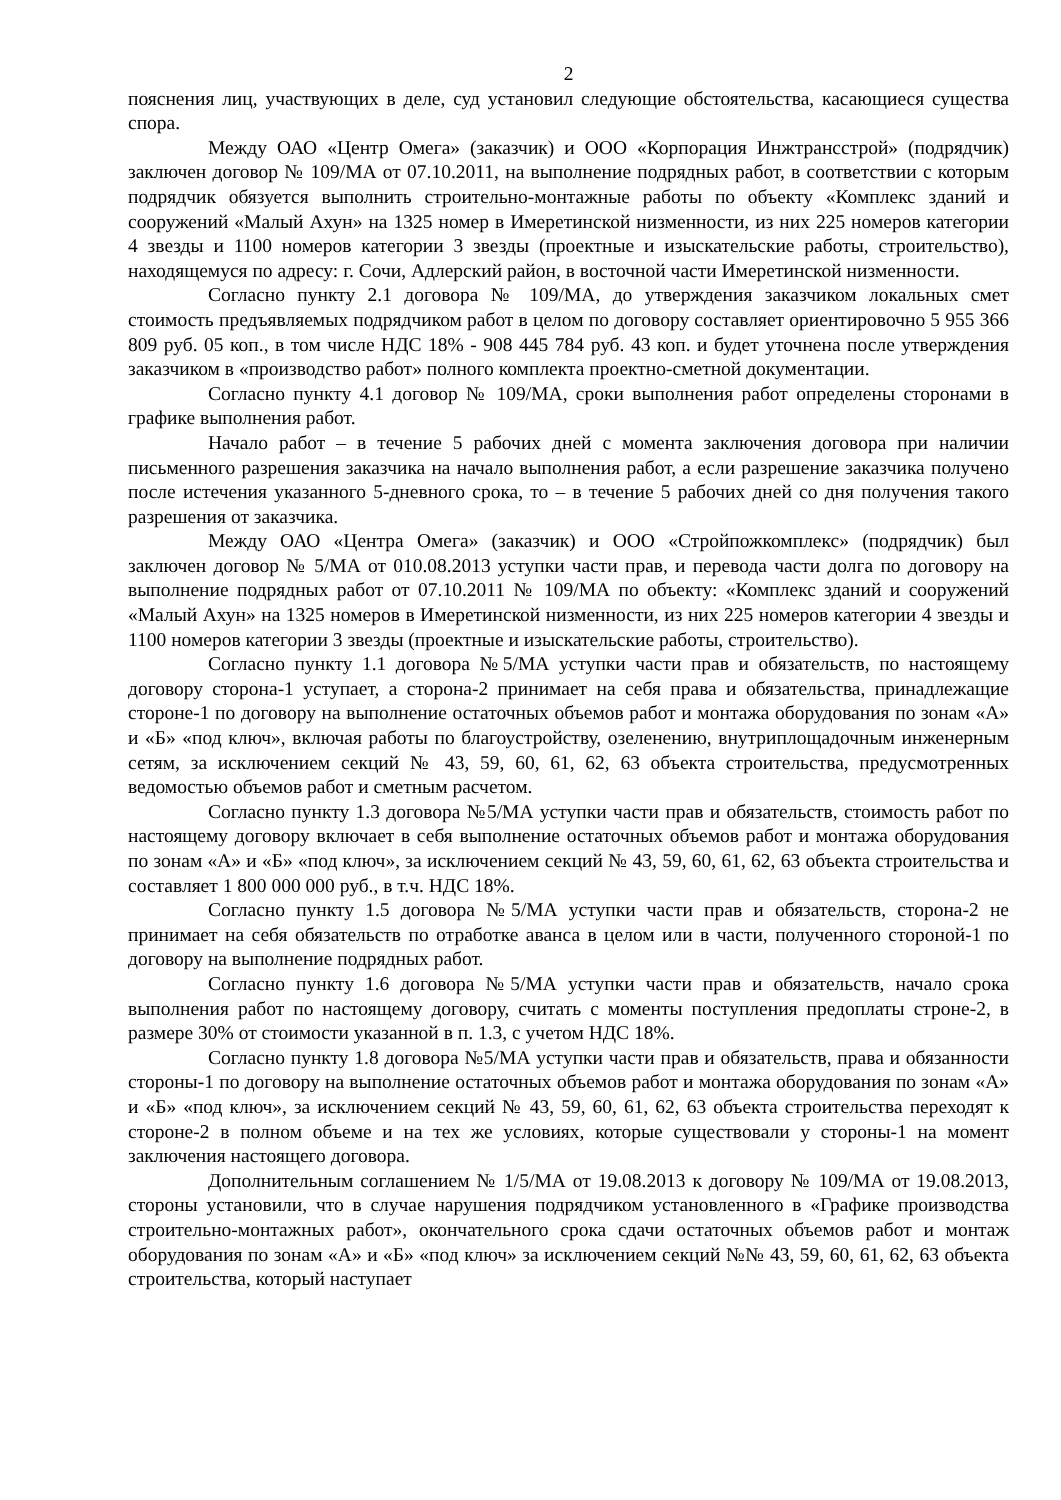2
пояснения лиц, участвующих в деле, суд установил следующие обстоятельства, касающиеся существа спора.
Между ОАО «Центр Омега» (заказчик) и ООО «Корпорация Инжтрансстрой» (подрядчик) заключен договор № 109/МА от 07.10.2011, на выполнение подрядных работ, в соответствии с которым подрядчик обязуется выполнить строительно-монтажные работы по объекту «Комплекс зданий и сооружений «Малый Ахун» на 1325 номер в Имеретинской низменности, из них 225 номеров категории 4 звезды и 1100 номеров категории 3 звезды (проектные и изыскательские работы, строительство), находящемуся по адресу: г. Сочи, Адлерский район, в восточной части Имеретинской низменности.
Согласно пункту 2.1 договора № 109/МА, до утверждения заказчиком локальных смет стоимость предъявляемых подрядчиком работ в целом по договору составляет ориентировочно 5 955 366 809 руб. 05 коп., в том числе НДС 18% - 908 445 784 руб. 43 коп. и будет уточнена после утверждения заказчиком в «производство работ» полного комплекта проектно-сметной документации.
Согласно пункту 4.1 договор № 109/МА, сроки выполнения работ определены сторонами в графике выполнения работ.
Начало работ – в течение 5 рабочих дней с момента заключения договора при наличии письменного разрешения заказчика на начало выполнения работ, а если разрешение заказчика получено после истечения указанного 5-дневного срока, то – в течение 5 рабочих дней со дня получения такого разрешения от заказчика.
Между ОАО «Центра Омега» (заказчик) и ООО «Стройпожкомплекс» (подрядчик) был заключен договор № 5/МА от 010.08.2013 уступки части прав, и перевода части долга по договору на выполнение подрядных работ от 07.10.2011 № 109/МА по объекту: «Комплекс зданий и сооружений «Малый Ахун» на 1325 номеров в Имеретинской низменности, из них 225 номеров категории 4 звезды и 1100 номеров категории 3 звезды (проектные и изыскательские работы, строительство).
Согласно пункту 1.1 договора №5/МА уступки части прав и обязательств, по настоящему договору сторона-1 уступает, а сторона-2 принимает на себя права и обязательства, принадлежащие стороне-1 по договору на выполнение остаточных объемов работ и монтажа оборудования по зонам «А» и «Б» «под ключ», включая работы по благоустройству, озеленению, внутриплощадочным инженерным сетям, за исключением секций № 43, 59, 60, 61, 62, 63 объекта строительства, предусмотренных ведомостью объемов работ и сметным расчетом.
Согласно пункту 1.3 договора №5/МА уступки части прав и обязательств, стоимость работ по настоящему договору включает в себя выполнение остаточных объемов работ и монтажа оборудования по зонам «А» и «Б» «под ключ», за исключением секций № 43, 59, 60, 61, 62, 63 объекта строительства и составляет 1 800 000 000 руб., в т.ч. НДС 18%.
Согласно пункту 1.5 договора №5/МА уступки части прав и обязательств, сторона-2 не принимает на себя обязательств по отработке аванса в целом или в части, полученного стороной-1 по договору на выполнение подрядных работ.
Согласно пункту 1.6 договора №5/МА уступки части прав и обязательств, начало срока выполнения работ по настоящему договору, считать с моменты поступления предоплаты строне-2, в размере 30% от стоимости указанной в п. 1.3, с учетом НДС 18%.
Согласно пункту 1.8 договора №5/МА уступки части прав и обязательств, права и обязанности стороны-1 по договору на выполнение остаточных объемов работ и монтажа оборудования по зонам «А» и «Б» «под ключ», за исключением секций № 43, 59, 60, 61, 62, 63 объекта строительства переходят к стороне-2 в полном объеме и на тех же условиях, которые существовали у стороны-1 на момент заключения настоящего договора.
Дополнительным соглашением № 1/5/МА от 19.08.2013 к договору № 109/МА от 19.08.2013, стороны установили, что в случае нарушения подрядчиком установленного в «Графике производства строительно-монтажных работ», окончательного срока сдачи остаточных объемов работ и монтаж оборудования по зонам «А» и «Б» «под ключ» за исключением секций №№ 43, 59, 60, 61, 62, 63 объекта строительства, который наступает